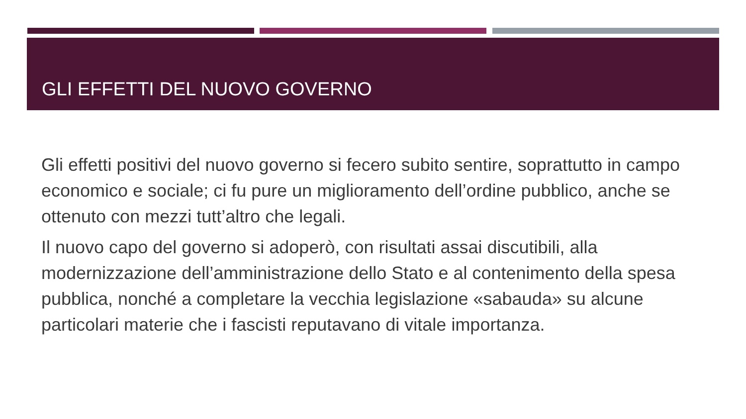GLI EFFETTI DEL NUOVO GOVERNO
Gli effetti positivi del nuovo governo si fecero subito sentire, soprattutto in campo economico e sociale; ci fu pure un miglioramento dell’ordine pubblico, anche se ottenuto con mezzi tutt’altro che legali.
Il nuovo capo del governo si adoperò, con risultati assai discutibili, alla modernizzazione dell’amministrazione dello Stato e al contenimento della spesa pubblica, nonché a completare la vecchia legislazione «sabauda» su alcune particolari materie che i fascisti reputavano di vitale importanza.